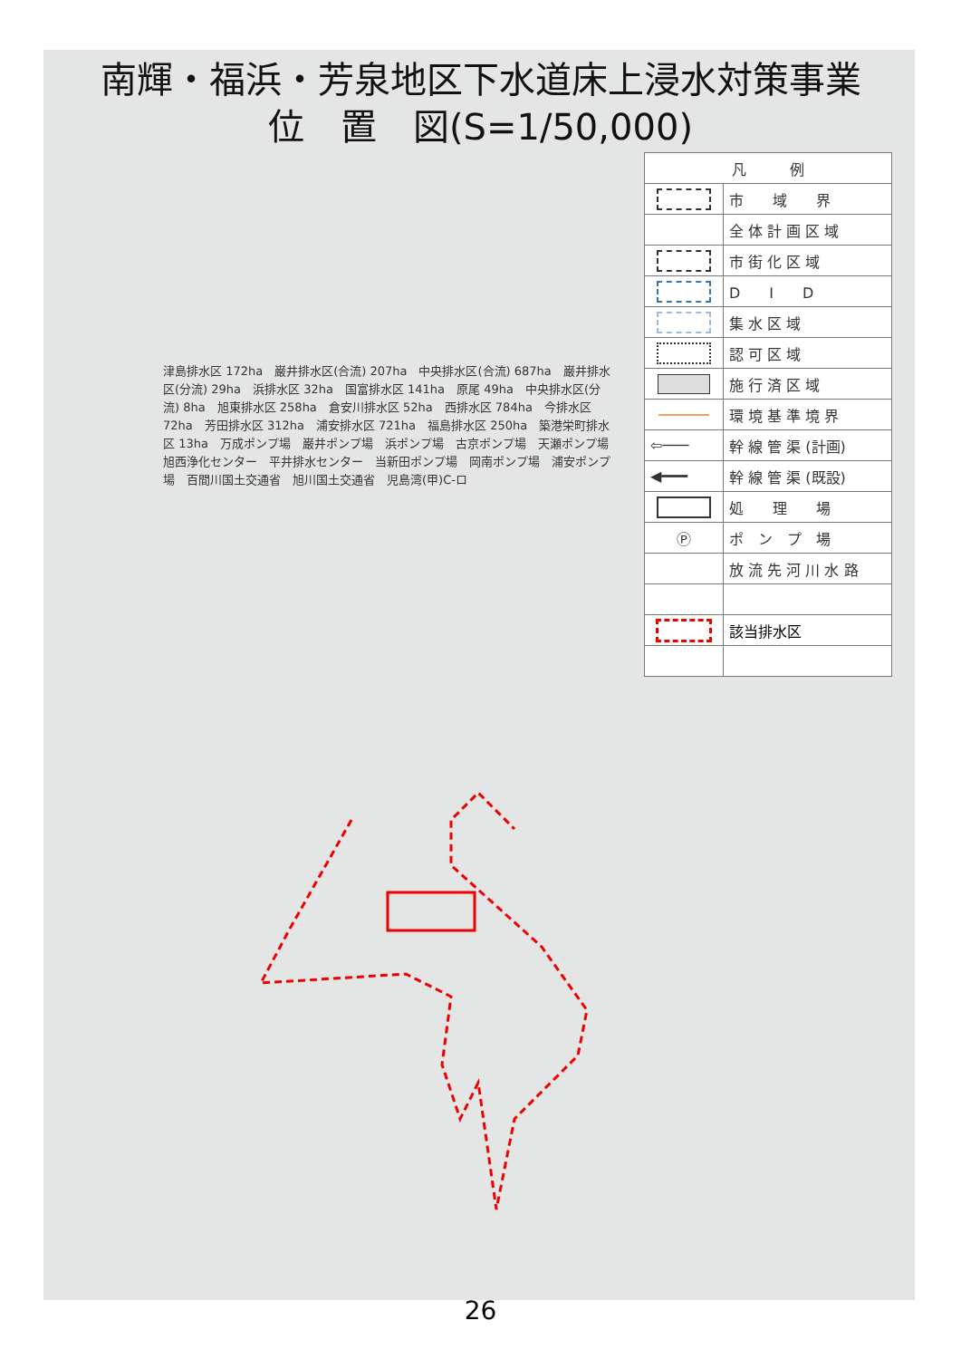南輝・福浜・芳泉地区下水道床上浸水対策事業
位　置　図(S=1/50,000)
| 凡 例 | |
| | 市 域 界 |
| | 全 体 計 画 区 域 |
| | 市 街 化 区 域 |
| | D I D |
| | 集 水 区 域 |
| | 認 可 区 域 |
| | 施 行 済 区 域 |
| | 環 境 基 準 境 界 |
| ⇦─── | 幹 線 管 渠 (計画) |
| ◀━━━ | 幹 線 管 渠 (既設) |
| | 処 理 場 |
| Ⓟ | ポ ン プ 場 |
| | 放 流 先 河 川 水 路 |
| | 該当排水区 |
津島排水区 172ha　巌井排水区(合流) 207ha　中央排水区(合流) 687ha　巌井排水区(分流) 29ha　浜排水区 32ha　国富排水区 141ha　原尾 49ha　中央排水区(分流) 8ha　旭東排水区 258ha　倉安川排水区 52ha　西排水区 784ha　今排水区 72ha　芳田排水区 312ha　浦安排水区 721ha　福島排水区 250ha　築港栄町排水区 13ha　万成ポンプ場　巌井ポンプ場　浜ポンプ場　古京ポンプ場　天瀬ポンプ場　旭西浄化センター　平井排水センター　当新田ポンプ場　岡南ポンプ場　浦安ポンプ場　百間川国土交通省　旭川国土交通省　児島湾(甲)C-ロ
26